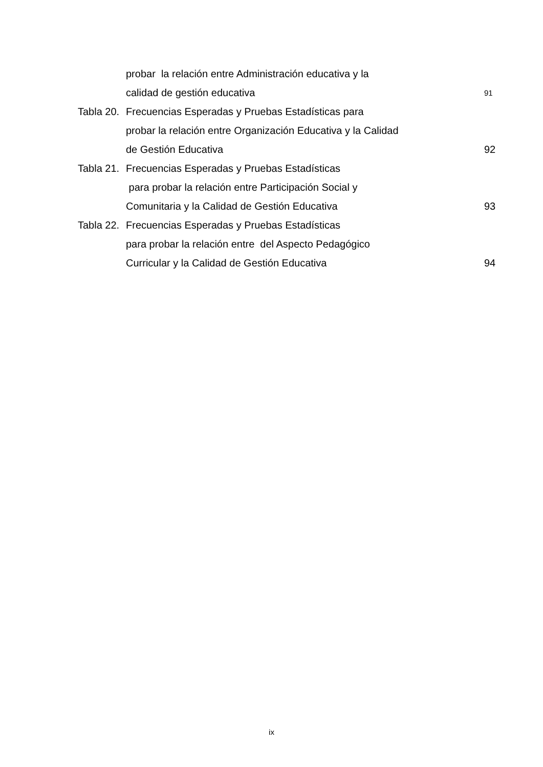probar la relación entre Administración educativa y la
calidad de gestión educativa 91
Tabla 20. Frecuencias Esperadas y Pruebas Estadísticas para
probar la relación entre Organización Educativa y la Calidad
de Gestión Educativa 92
Tabla 21. Frecuencias Esperadas y Pruebas Estadísticas
para probar la relación entre Participación Social y
Comunitaria y la Calidad de Gestión Educativa 93
Tabla 22. Frecuencias Esperadas y Pruebas Estadísticas
para probar la relación entre del Aspecto Pedagógico
Curricular y la Calidad de Gestión Educativa 94
ix